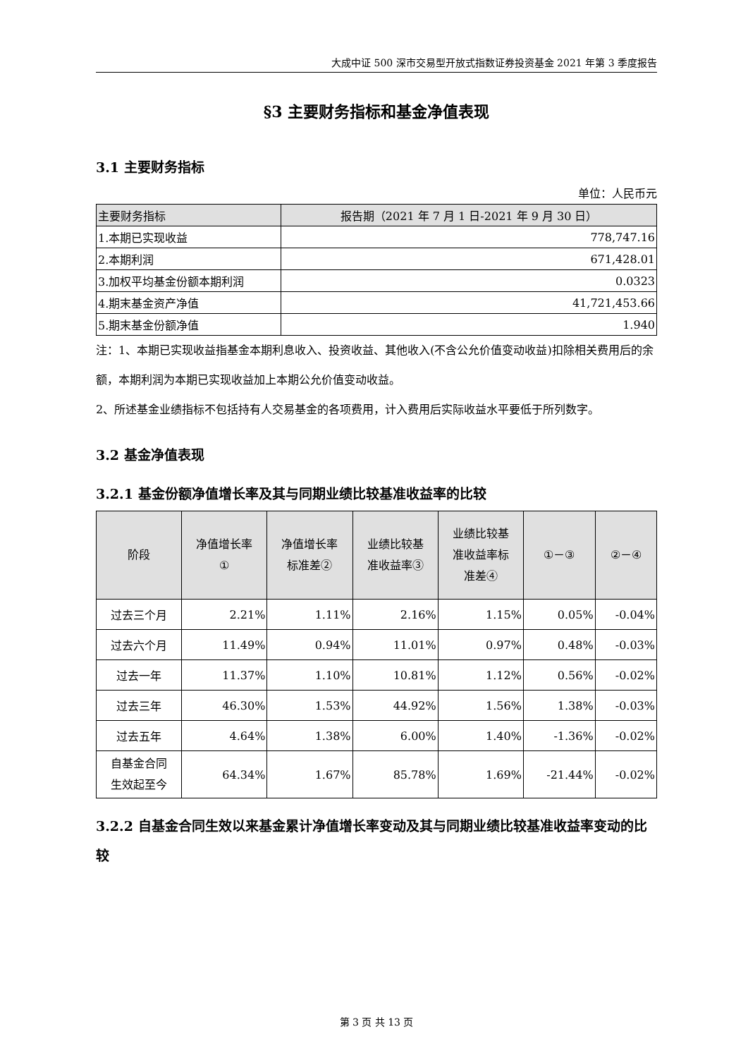大成中证 500 深市交易型开放式指数证券投资基金 2021 年第 3 季度报告
§3 主要财务指标和基金净值表现
3.1 主要财务指标
单位：人民币元
| 主要财务指标 | 报告期（2021 年 7 月 1 日-2021 年 9 月 30 日） |
| --- | --- |
| 1.本期已实现收益 | 778,747.16 |
| 2.本期利润 | 671,428.01 |
| 3.加权平均基金份额本期利润 | 0.0323 |
| 4.期末基金资产净值 | 41,721,453.66 |
| 5.期末基金份额净值 | 1.940 |
注：1、本期已实现收益指基金本期利息收入、投资收益、其他收入(不含公允价值变动收益)扣除相关费用后的余额，本期利润为本期已实现收益加上本期公允价值变动收益。
2、所述基金业绩指标不包括持有人交易基金的各项费用，计入费用后实际收益水平要低于所列数字。
3.2 基金净值表现
3.2.1 基金份额净值增长率及其与同期业绩比较基准收益率的比较
| 阶段 | 净值增长率 ① | 净值增长率 标准差② | 业绩比较基 准收益率③ | 业绩比较基 准收益率标 准差④ | ①－③ | ②－④ |
| --- | --- | --- | --- | --- | --- | --- |
| 过去三个月 | 2.21% | 1.11% | 2.16% | 1.15% | 0.05% | -0.04% |
| 过去六个月 | 11.49% | 0.94% | 11.01% | 0.97% | 0.48% | -0.03% |
| 过去一年 | 11.37% | 1.10% | 10.81% | 1.12% | 0.56% | -0.02% |
| 过去三年 | 46.30% | 1.53% | 44.92% | 1.56% | 1.38% | -0.03% |
| 过去五年 | 4.64% | 1.38% | 6.00% | 1.40% | -1.36% | -0.02% |
| 自基金合同 生效起至今 | 64.34% | 1.67% | 85.78% | 1.69% | -21.44% | -0.02% |
3.2.2 自基金合同生效以来基金累计净值增长率变动及其与同期业绩比较基准收益率变动的比较
第 3 页 共 13 页